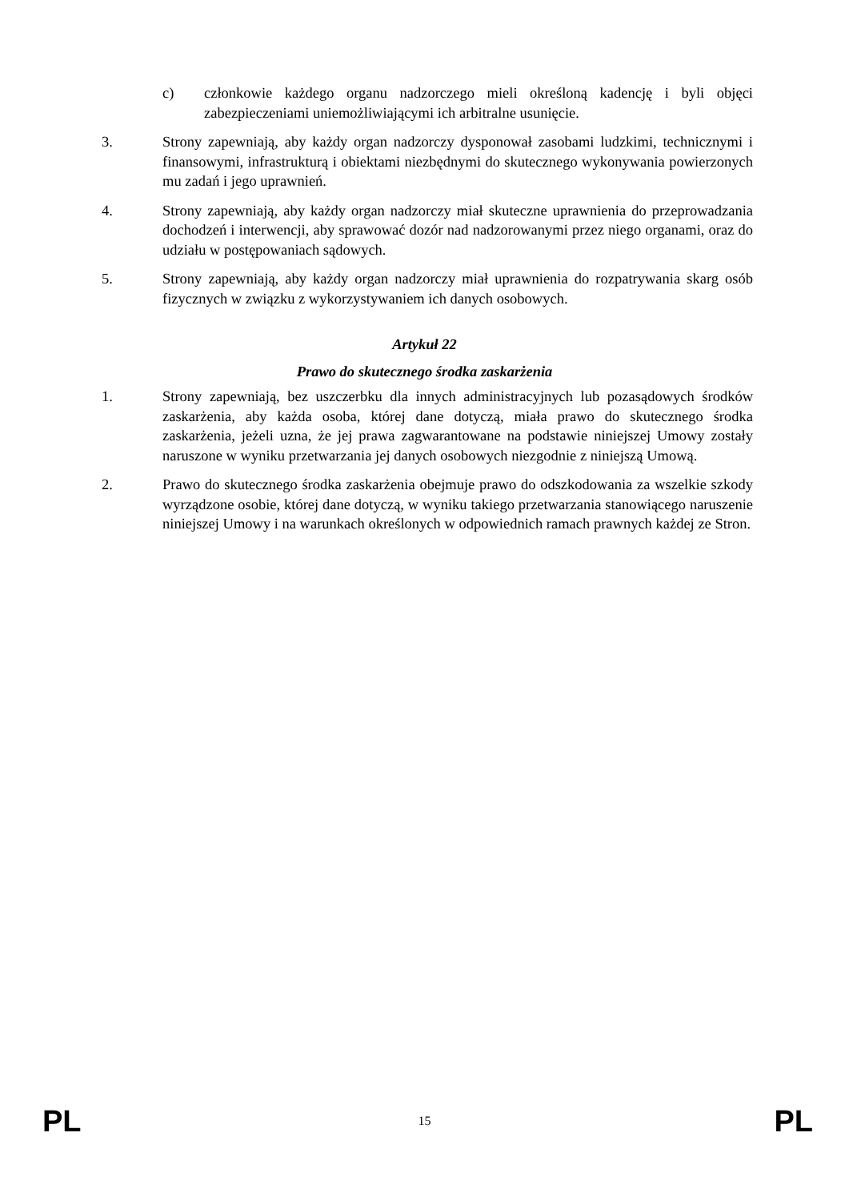c) członkowie każdego organu nadzorczego mieli określoną kadencję i byli objęci zabezpieczeniami uniemożliwiającymi ich arbitralne usunięcie.
3. Strony zapewniają, aby każdy organ nadzorczy dysponował zasobami ludzkimi, technicznymi i finansowymi, infrastrukturą i obiektami niezbędnymi do skutecznego wykonywania powierzonych mu zadań i jego uprawnień.
4. Strony zapewniają, aby każdy organ nadzorczy miał skuteczne uprawnienia do przeprowadzania dochodzeń i interwencji, aby sprawować dozór nad nadzorowanymi przez niego organami, oraz do udziału w postępowaniach sądowych.
5. Strony zapewniają, aby każdy organ nadzorczy miał uprawnienia do rozpatrywania skarg osób fizycznych w związku z wykorzystywaniem ich danych osobowych.
Artykuł 22
Prawo do skutecznego środka zaskarżenia
1. Strony zapewniają, bez uszczerbku dla innych administracyjnych lub pozasądowych środków zaskarżenia, aby każda osoba, której dane dotyczą, miała prawo do skutecznego środka zaskarżenia, jeżeli uzna, że jej prawa zagwarantowane na podstawie niniejszej Umowy zostały naruszone w wyniku przetwarzania jej danych osobowych niezgodnie z niniejszą Umową.
2. Prawo do skutecznego środka zaskarżenia obejmuje prawo do odszkodowania za wszelkie szkody wyrządzone osobie, której dane dotyczą, w wyniku takiego przetwarzania stanowiącego naruszenie niniejszej Umowy i na warunkach określonych w odpowiednich ramach prawnych każdej ze Stron.
PL 15 PL